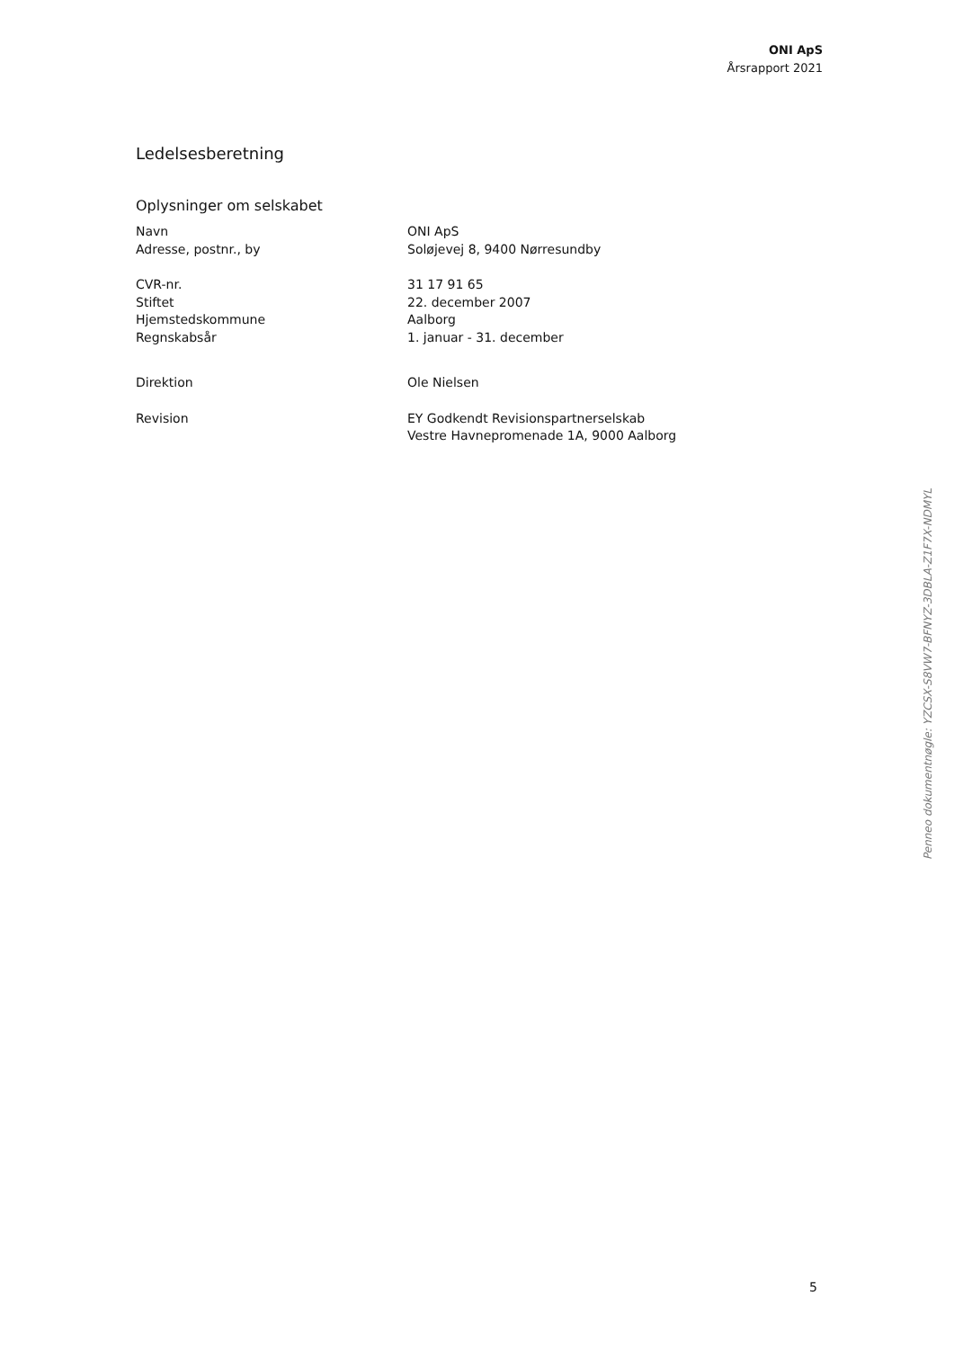ONI ApS
Årsrapport 2021
Ledelsesberetning
Oplysninger om selskabet
| Navn | ONI ApS |
| Adresse, postnr., by | Soløjevej 8, 9400 Nørresundby |
| CVR-nr. | 31 17 91 65 |
| Stiftet | 22. december 2007 |
| Hjemstedskommune | Aalborg |
| Regnskabsår | 1. januar - 31. december |
| Direktion | Ole Nielsen |
| Revision | EY Godkendt Revisionspartnerselskab Vestre Havnepromenade 1A, 9000 Aalborg |
Penneo dokumentnøgle: YZCSX-S8VW7-BFNYZ-3DBLA-Z1F7X-NDMYL
5